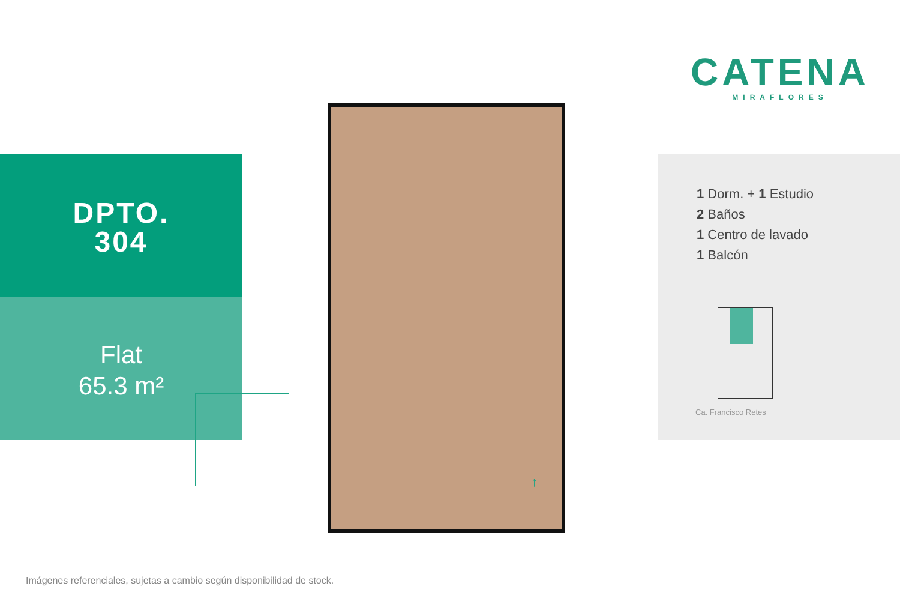CATENA
MIRAFLORES
DPTO.
304
Flat
65.3 m²
↑
1 Dorm. + 1 Estudio
2 Baños
1 Centro de lavado
1 Balcón
Ca. Francisco Retes
Imágenes referenciales, sujetas a cambio según disponibilidad de stock.